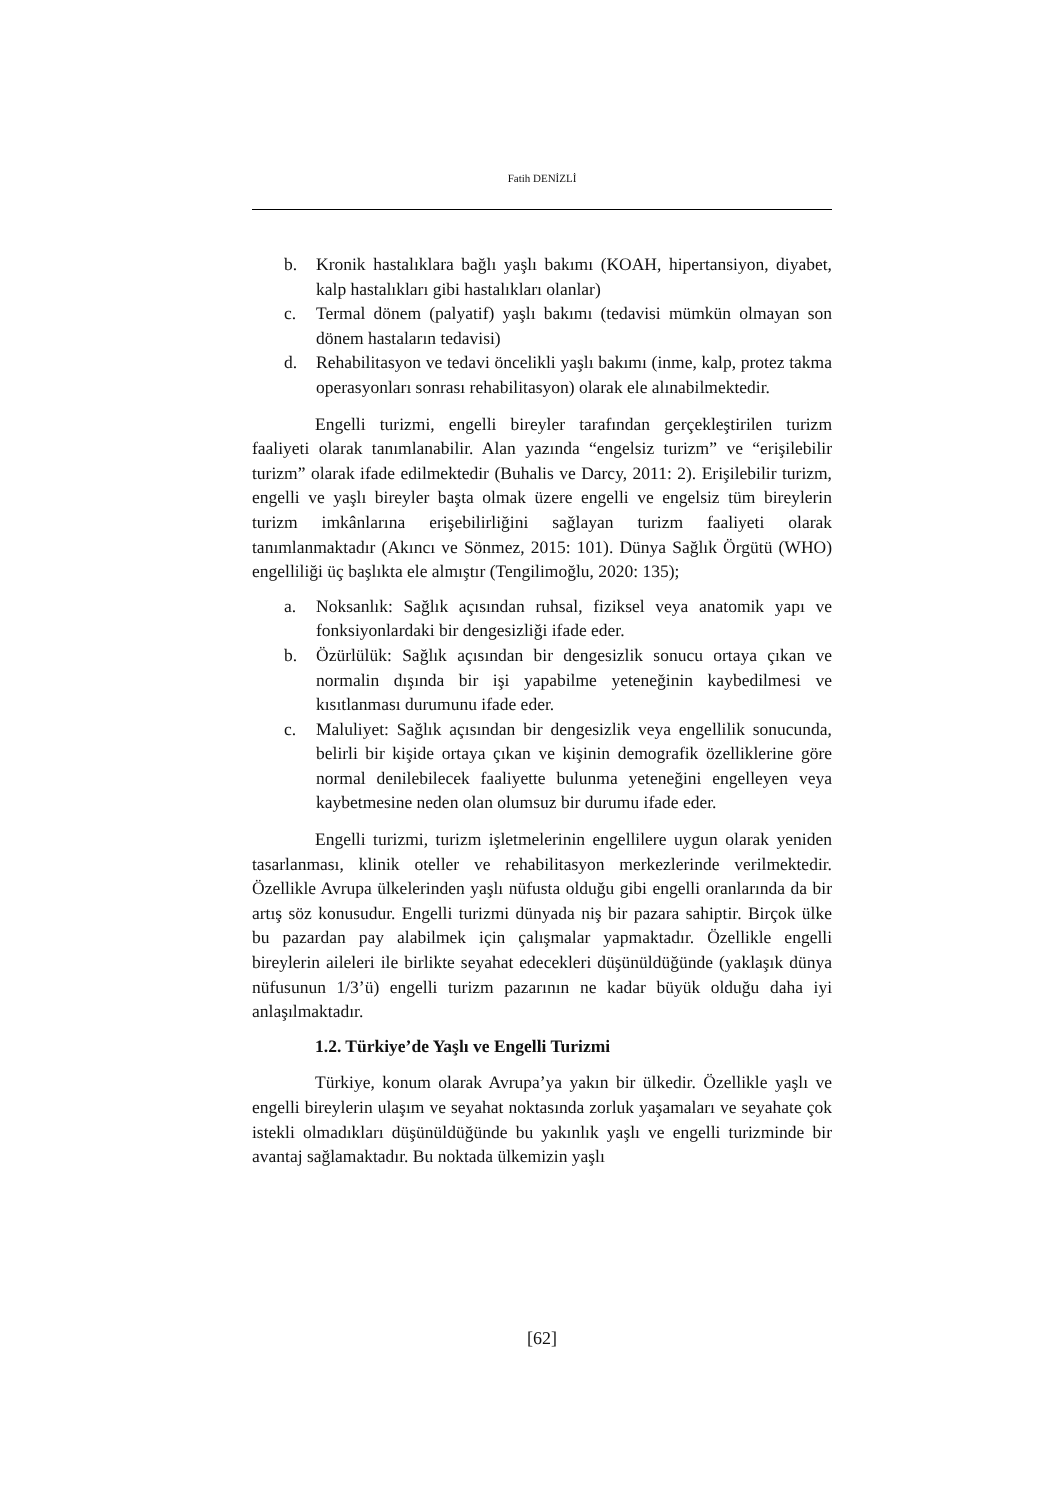Fatih DENİZLİ
b. Kronik hastalıklara bağlı yaşlı bakımı (KOAH, hipertansiyon, diyabet, kalp hastalıkları gibi hastalıkları olanlar)
c. Termal dönem (palyatif) yaşlı bakımı (tedavisi mümkün olmayan son dönem hastaların tedavisi)
d. Rehabilitasyon ve tedavi öncelikli yaşlı bakımı (inme, kalp, protez takma operasyonları sonrası rehabilitasyon) olarak ele alınabilmektedir.
Engelli turizmi, engelli bireyler tarafından gerçekleştirilen turizm faaliyeti olarak tanımlanabilir. Alan yazında “engelsiz turizm” ve “erişilebilir turizm” olarak ifade edilmektedir (Buhalis ve Darcy, 2011: 2). Erişilebilir turizm, engelli ve yaşlı bireyler başta olmak üzere engelli ve engelsiz tüm bireylerin turizm imkânlarına erişebilirliğini sağlayan turizm faaliyeti olarak tanımlanmaktadır (Akıncı ve Sönmez, 2015: 101). Dünya Sağlık Örgütü (WHO) engelliliği üç başlıkta ele almıştır (Tengilimoğlu, 2020: 135);
a. Noksanlık: Sağlık açısından ruhsal, fiziksel veya anatomik yapı ve fonksiyonlardaki bir dengesizliği ifade eder.
b. Özürlülük: Sağlık açısından bir dengesizlik sonucu ortaya çıkan ve normalin dışında bir işi yapabilme yeteneğinin kaybedilmesi ve kısıtlanması durumunu ifade eder.
c. Maluliyet: Sağlık açısından bir dengesizlik veya engellilik sonucunda, belirli bir kişide ortaya çıkan ve kişinin demografik özelliklerine göre normal denilebilecek faaliyette bulunma yeteneğini engelleyen veya kaybetmesine neden olan olumsuz bir durumu ifade eder.
Engelli turizmi, turizm işletmelerinin engellilere uygun olarak yeniden tasarlanması, klinik oteller ve rehabilitasyon merkezlerinde verilmektedir. Özellikle Avrupa ülkelerinden yaşlı nüfusta olduğu gibi engelli oranlarında da bir artış söz konusudur. Engelli turizmi dünyada niş bir pazara sahiptir. Birçok ülke bu pazardan pay alabilmek için çalışmalar yapmaktadır. Özellikle engelli bireylerin aileleri ile birlikte seyahat edecekleri düşünüldüğünde (yaklaşık dünya nüfusunun 1/3’ü) engelli turizm pazarının ne kadar büyük olduğu daha iyi anlaşılmaktadır.
1.2. Türkiye’de Yaşlı ve Engelli Turizmi
Türkiye, konum olarak Avrupa’ya yakın bir ülkedir. Özellikle yaşlı ve engelli bireylerin ulaşım ve seyahat noktasında zorluk yaşamaları ve seyahate çok istekli olmadıkları düşünüldüğünde bu yakınlık yaşlı ve engelli turizminde bir avantaj sağlamaktadır. Bu noktada ülkemizin yaşlı
[62]